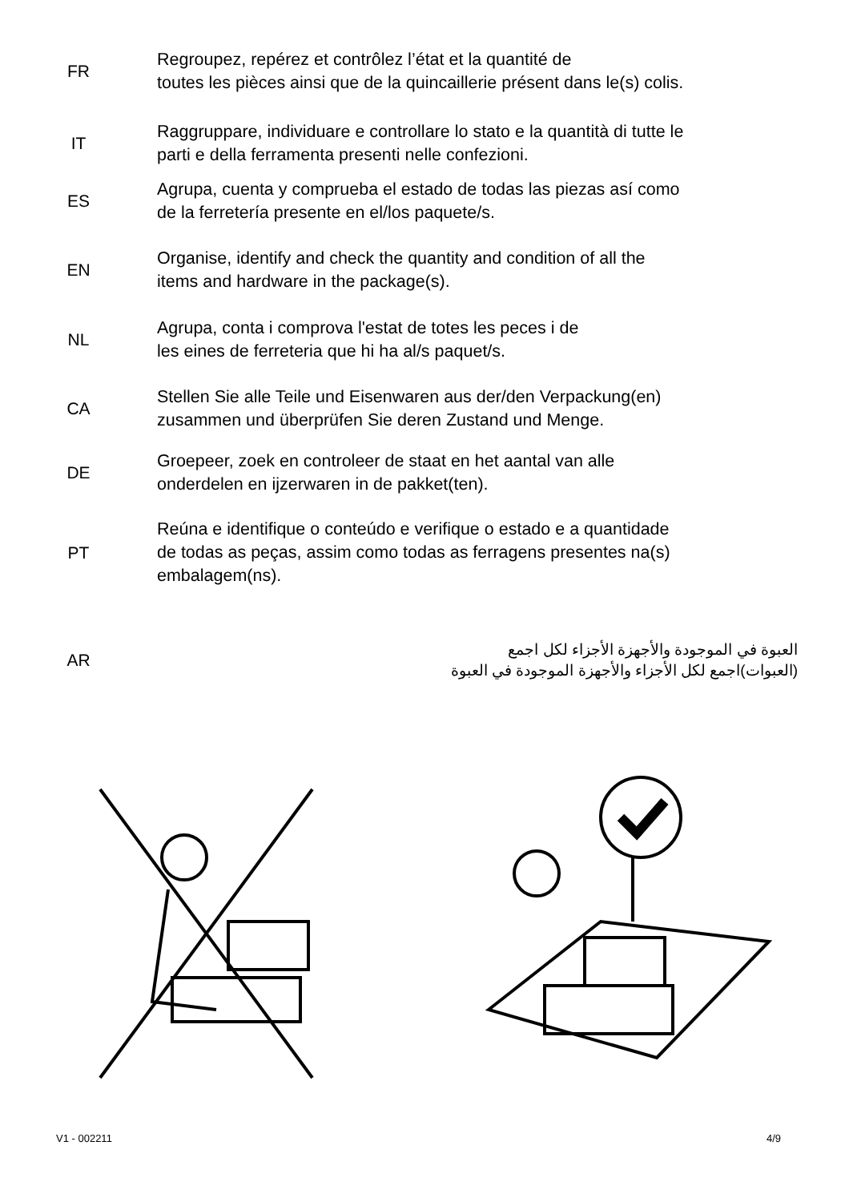FR
Regroupez, repérez et contrôlez l’état et la quantité de
toutes les pièces ainsi que de la quincaillerie présent dans le(s) colis.
IT
Raggruppare, individuare e controllare lo stato e la quantità di tutte le
parti e della ferramenta presenti nelle confezioni.
ES
Agrupa, cuenta y comprueba el estado de todas las piezas así como
de la ferretería presente en el/los paquete/s.
EN
Organise, identify and check the quantity and condition of all the
items and hardware in the package(s).
NL
Agrupa, conta i comprova l'estat de totes les peces i de
les eines de ferreteria que hi ha al/s paquet/s.
CA
Stellen Sie alle Teile und Eisenwaren aus der/den Verpackung(en)
zusammen und überprüfen Sie deren Zustand und Menge.
DE
Groepeer, zoek en controleer de staat en het aantal van alle
onderdelen en ijzerwaren in de pakket(ten).
PT
Reúna e identifique o conteúdo e verifique o estado e a quantidade
de todas as peças, assim como todas as ferragens presentes na(s)
embalagem(ns).
AR
العبوة في الموجودة والأجهزة الأجزاء لكل اجمع
(العبوات)اجمع لكل الأجزاء والأجهزة الموجودة في العبوة
V1 - 002211 4/9